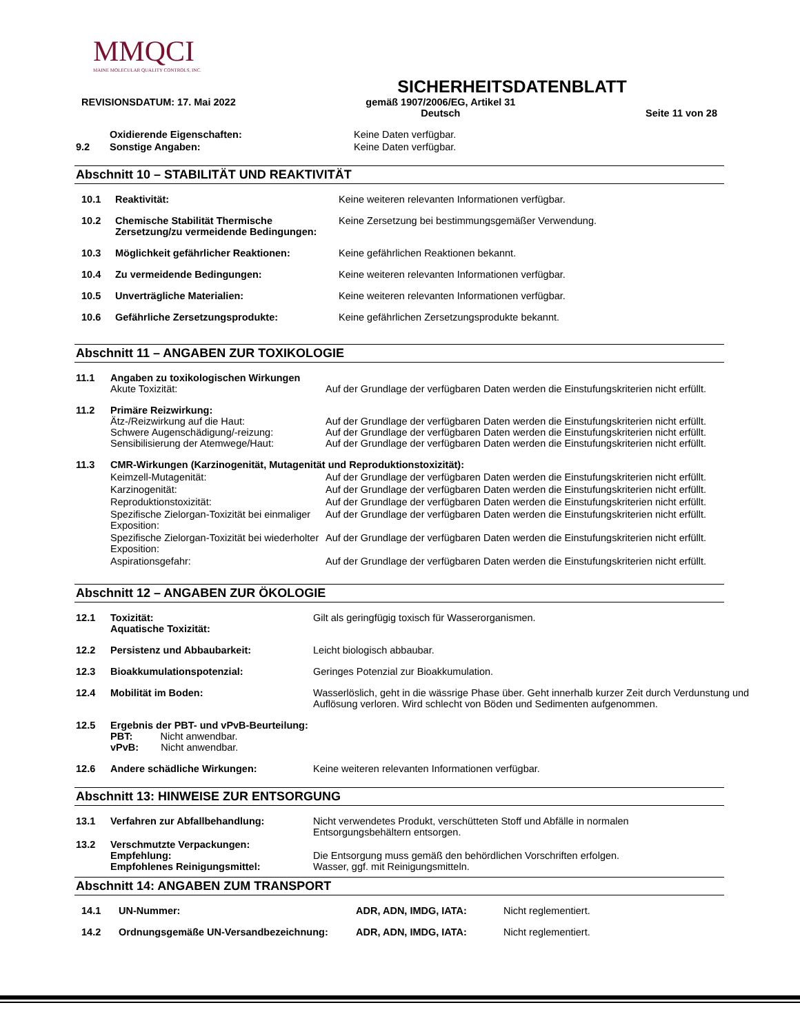MMQCI
MAINE MOLECULAR QUALITY CONTROLS, INC.
SICHERHEITSDATENBLATT
REVISIONSDATUM: 17. Mai 2022 gemäß 1907/2006/EG, Artikel 31
Deutsch Seite 11 von 28
| | Oxidierende Eigenschaften: | Keine Daten verfügbar. |
| 9.2 | Sonstige Angaben: | Keine Daten verfügbar. |
Abschnitt 10 – STABILITÄT UND REAKTIVITÄT
| 10.1 | Reaktivität: | Keine weiteren relevanten Informationen verfügbar. |
| 10.2 | Chemische Stabilität Thermische Zersetzung/zu vermeidende Bedingungen: | Keine Zersetzung bei bestimmungsgemäßer Verwendung. |
| 10.3 | Möglichkeit gefährlicher Reaktionen: | Keine gefährlichen Reaktionen bekannt. |
| 10.4 | Zu vermeidende Bedingungen: | Keine weiteren relevanten Informationen verfügbar. |
| 10.5 | Unverträgliche Materialien: | Keine weiteren relevanten Informationen verfügbar. |
| 10.6 | Gefährliche Zersetzungsprodukte: | Keine gefährlichen Zersetzungsprodukte bekannt. |
Abschnitt 11 – ANGABEN ZUR TOXIKOLOGIE
| 11.1 | Angaben zu toxikologischen Wirkungen Akute Toxizität: | Auf der Grundlage der verfügbaren Daten werden die Einstufungskriterien nicht erfüllt. |
| 11.2 | Primäre Reizwirkung: Ätz-/Reizwirkung auf die Haut: Schwere Augenschädigung/-reizung: Sensibilisierung der Atemwege/Haut: | Auf der Grundlage der verfügbaren Daten werden die Einstufungskriterien nicht erfüllt. Auf der Grundlage der verfügbaren Daten werden die Einstufungskriterien nicht erfüllt. Auf der Grundlage der verfügbaren Daten werden die Einstufungskriterien nicht erfüllt. |
| 11.3 | CMR-Wirkungen (Karzinogenität, Mutagenität und Reproduktionstoxizität): | |
| | Keimzell-Mutagenität: | Auf der Grundlage der verfügbaren Daten werden die Einstufungskriterien nicht erfüllt. |
| | Karzinogenität: | Auf der Grundlage der verfügbaren Daten werden die Einstufungskriterien nicht erfüllt. |
| | Reproduktionstoxizität: | Auf der Grundlage der verfügbaren Daten werden die Einstufungskriterien nicht erfüllt. |
| | Spezifische Zielorgan-Toxizität bei einmaliger Exposition: | Auf der Grundlage der verfügbaren Daten werden die Einstufungskriterien nicht erfüllt. |
| | Spezifische Zielorgan-Toxizität bei wiederholter Exposition: | Auf der Grundlage der verfügbaren Daten werden die Einstufungskriterien nicht erfüllt. |
| | Aspirationsgefahr: | Auf der Grundlage der verfügbaren Daten werden die Einstufungskriterien nicht erfüllt. |
Abschnitt 12 – ANGABEN ZUR ÖKOLOGIE
| 12.1 | Toxizität: Aquatische Toxizität: | Gilt als geringfügig toxisch für Wasserorganismen. |
| 12.2 | Persistenz und Abbaubarkeit: | Leicht biologisch abbaubar. |
| 12.3 | Bioakkumulationspotenzial: | Geringes Potenzial zur Bioakkumulation. |
| 12.4 | Mobilität im Boden: | Wasserlöslich, geht in die wässrige Phase über. Geht innerhalb kurzer Zeit durch Verdunstung und Auflösung verloren. Wird schlecht von Böden und Sedimenten aufgenommen. |
| 12.5 | Ergebnis der PBT- und vPvB-Beurteilung: PBT: Nicht anwendbar. vPvB: Nicht anwendbar. | |
| 12.6 | Andere schädliche Wirkungen: | Keine weiteren relevanten Informationen verfügbar. |
Abschnitt 13: HINWEISE ZUR ENTSORGUNG
| 13.1 | Verfahren zur Abfallbehandlung: | Nicht verwendetes Produkt, verschütteten Stoff und Abfälle in normalen Entsorgungsbehältern entsorgen. |
| 13.2 | Verschmutzte Verpackungen: Empfehlung: Empfohlenes Reinigungsmittel: | Die Entsorgung muss gemäß den behördlichen Vorschriften erfolgen. Wasser, ggf. mit Reinigungsmitteln. |
Abschnitt 14: ANGABEN ZUM TRANSPORT
| 14.1 | UN-Nummer: | ADR, ADN, IMDG, IATA: | Nicht reglementiert. |
| 14.2 | Ordnungsgemäße UN-Versandbezeichnung: | ADR, ADN, IMDG, IATA: | Nicht reglementiert. |